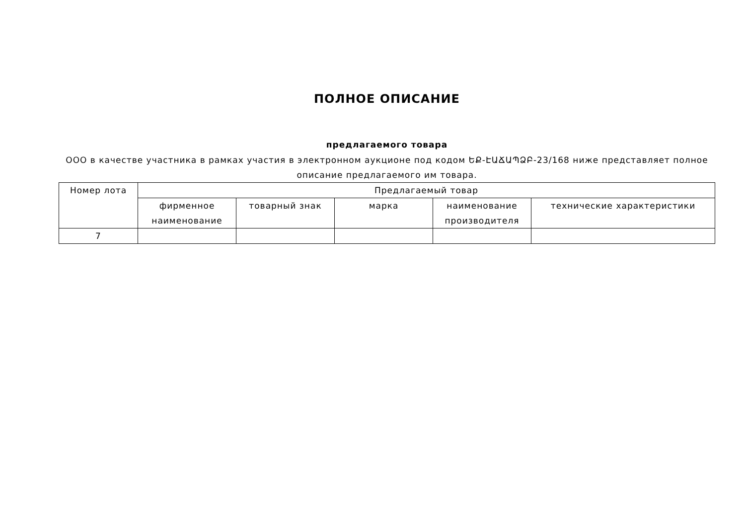ПОЛНОЕ ОПИСАНИЕ
предлагаемого товара
ООО в качестве участника в рамках участия в электронном аукционе под кодом ԵՔ-ԷԱՃԱՊՁԲ-23/168 ниже представляет полное описание предлагаемого им товара.
| Номер лота | Предлагаемый товар | | | | |
| --- | --- | --- | --- | --- | --- |
| | фирменное наименование | товарный знак | марка | наименование производителя | технические характеристики |
| 7 | | | | | |